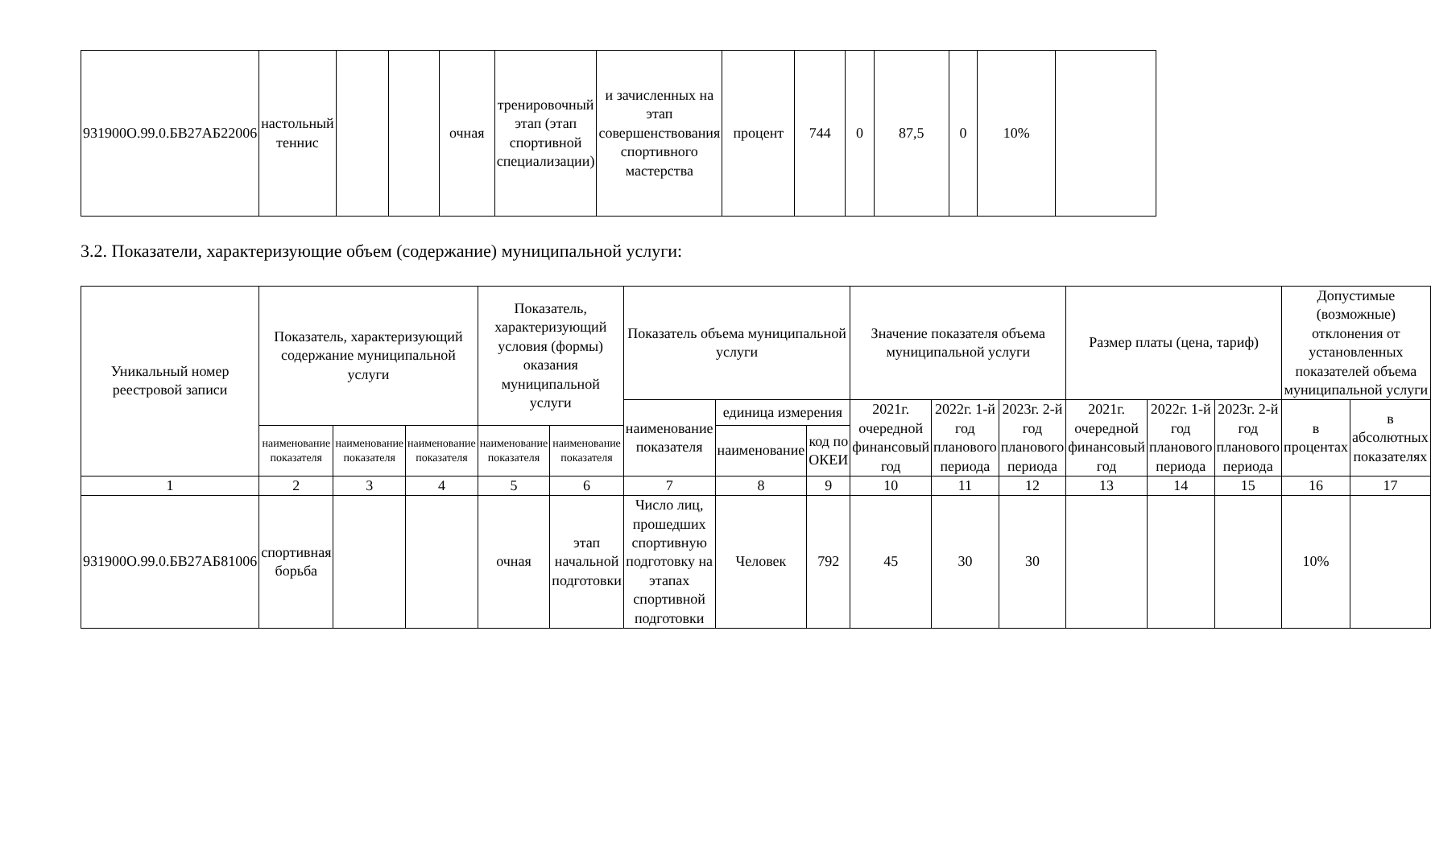| 931900О.99.0.БВ27АБ22006 | настольный теннис | | | очная | тренировочный этап (этап спортивной специализации) | и зачисленных на этап совершенствования спортивного мастерства | процент | 744 | 0 | 87,5 | 0 | 10% | |
3.2. Показатели, характеризующие объем (содержание) муниципальной услуги:
| Уникальный номер реестровой записи | Показатель, характеризующий содержание муниципальной услуги | | | Показатель, характеризующий условия (формы) оказания муниципальной услуги | | Показатель объема муниципальной услуги | | | Значение показателя объема муниципальной услуги | | | Размер платы (цена, тариф) | | | Допустимые (возможные) отклонения от установленных показателей объема муниципальной услуги | |
| --- | --- | --- | --- | --- | --- | --- | --- | --- | --- | --- | --- | --- | --- | --- | --- | --- |
| | | | | | | наименование показателя | единица измерения | | 2021г. очередной финансовый год | 2022г. 1-й год планового периода | 2023г. 2-й год планового периода | 2021г. очередной финансовый год | 2022г. 1-й год планового периода | 2023г. 2-й год планового периода | в процентах | в абсолютных показателях |
| | наименование показателя | наименование показателя | наименование показателя | наименование показателя | наименование показателя | | наименование | код по ОКЕИ | | | | | | | | |
| 1 | 2 | 3 | 4 | 5 | 6 | 7 | 8 | 9 | 10 | 11 | 12 | 13 | 14 | 15 | 16 | 17 |
| 931900О.99.0.БВ27АБ81006 | спортивная борьба | | | очная | этап начальной подготовки | Число лиц, прошедших спортивную подготовку на этапах спортивной подготовки | Человек | 792 | 45 | 30 | 30 | | | | 10% | |